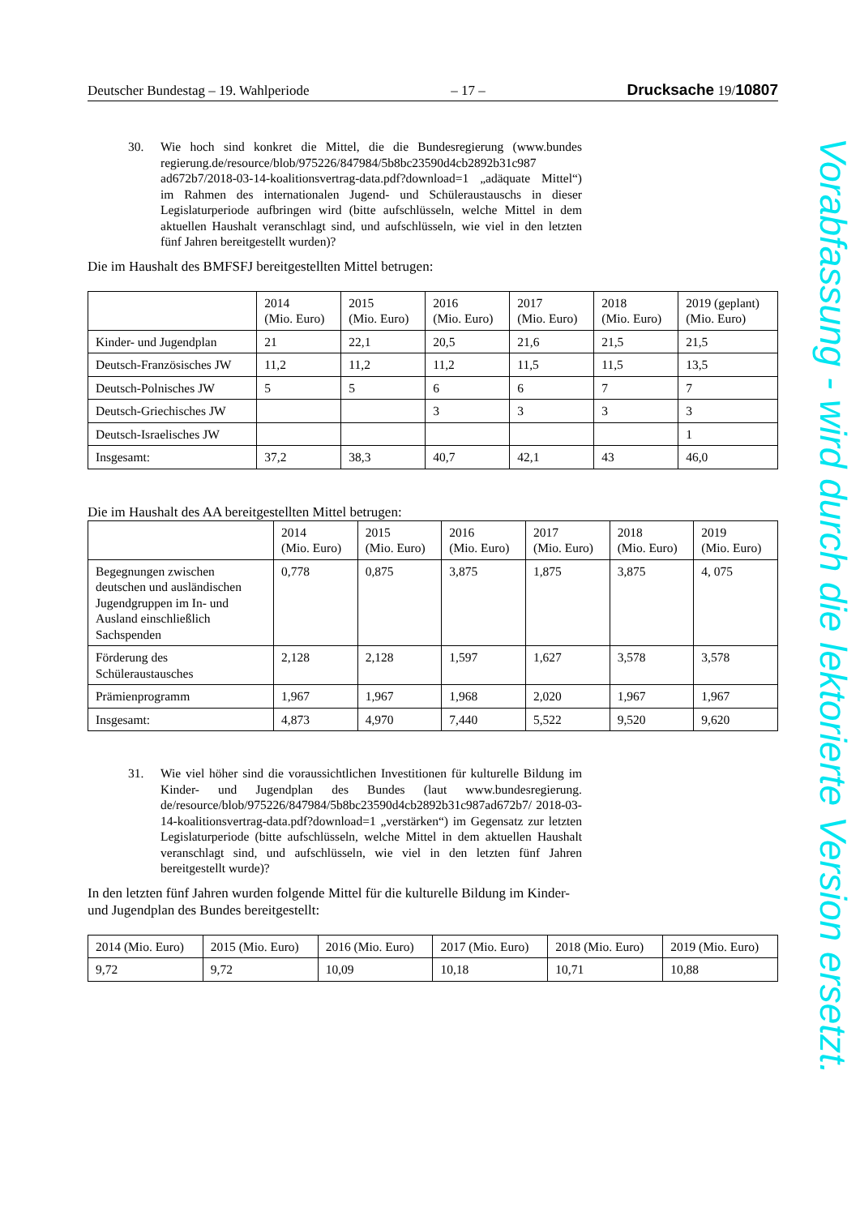Deutscher Bundestag – 19. Wahlperiode – 17 – Drucksache 19/10807
30. Wie hoch sind konkret die Mittel, die die Bundesregierung (www.bundes regierung.de/resource/blob/975226/847984/5b8bc23590d4cb2892b31c987 ad672b7/2018-03-14-koalitionsvertrag-data.pdf?download=1 „adäquate Mittel“) im Rahmen des internationalen Jugend- und Schüleraustauschs in dieser Legislaturperiode aufbringen wird (bitte aufschlüsseln, welche Mittel in dem aktuellen Haushalt veranschlagt sind, und aufschlüsseln, wie viel in den letzten fünf Jahren bereitgestellt wurden)?
Die im Haushalt des BMFSFJ bereitgestellten Mittel betrugen:
| | 2014 (Mio. Euro) | 2015 (Mio. Euro) | 2016 (Mio. Euro) | 2017 (Mio. Euro) | 2018 (Mio. Euro) | 2019 (geplant) (Mio. Euro) |
| Kinder- und Jugendplan | 21 | 22,1 | 20,5 | 21,6 | 21,5 | 21,5 |
| Deutsch-Französisches JW | 11,2 | 11,2 | 11,2 | 11,5 | 11,5 | 13,5 |
| Deutsch-Polnisches JW | 5 | 5 | 6 | 6 | 7 | 7 |
| Deutsch-Griechisches JW | | | 3 | 3 | 3 | 3 |
| Deutsch-Israelisches JW | | | | | | 1 |
| Insgesamt: | 37,2 | 38,3 | 40,7 | 42,1 | 43 | 46,0 |
Die im Haushalt des AA bereitgestellten Mittel betrugen:
| | 2014 (Mio. Euro) | 2015 (Mio. Euro) | 2016 (Mio. Euro) | 2017 (Mio. Euro) | 2018 (Mio. Euro) | 2019 (Mio. Euro) |
| Begegnungen zwischen deutschen und ausländischen Jugendgruppen im In- und Ausland einschließlich Sachspenden | 0,778 | 0,875 | 3,875 | 1,875 | 3,875 | 4, 075 |
| Förderung des Schüleraustausches | 2,128 | 2,128 | 1,597 | 1,627 | 3,578 | 3,578 |
| Prämienprogramm | 1,967 | 1,967 | 1,968 | 2,020 | 1,967 | 1,967 |
| Insgesamt: | 4,873 | 4,970 | 7,440 | 5,522 | 9,520 | 9,620 |
31. Wie viel höher sind die voraussichtlichen Investitionen für kulturelle Bildung im Kinder- und Jugendplan des Bundes (laut www.bundesregierung. de/resource/blob/975226/847984/5b8bc23590d4cb2892b31c987ad672b7/ 2018-03-14-koalitionsvertrag-data.pdf?download=1 „verstärken“) im Gegensatz zur letzten Legislaturperiode (bitte aufschlüsseln, welche Mittel in dem aktuellen Haushalt veranschlagt sind, und aufschlüsseln, wie viel in den letzten fünf Jahren bereitgestellt wurde)?
In den letzten fünf Jahren wurden folgende Mittel für die kulturelle Bildung im Kinder- und Jugendplan des Bundes bereitgestellt:
| 2014 (Mio. Euro) | 2015 (Mio. Euro) | 2016 (Mio. Euro) | 2017 (Mio. Euro) | 2018 (Mio. Euro) | 2019 (Mio. Euro) |
| 9,72 | 9,72 | 10,09 | 10,18 | 10,71 | 10,88 |
Vorabfassung - wird durch die lektorierte Version ersetzt.